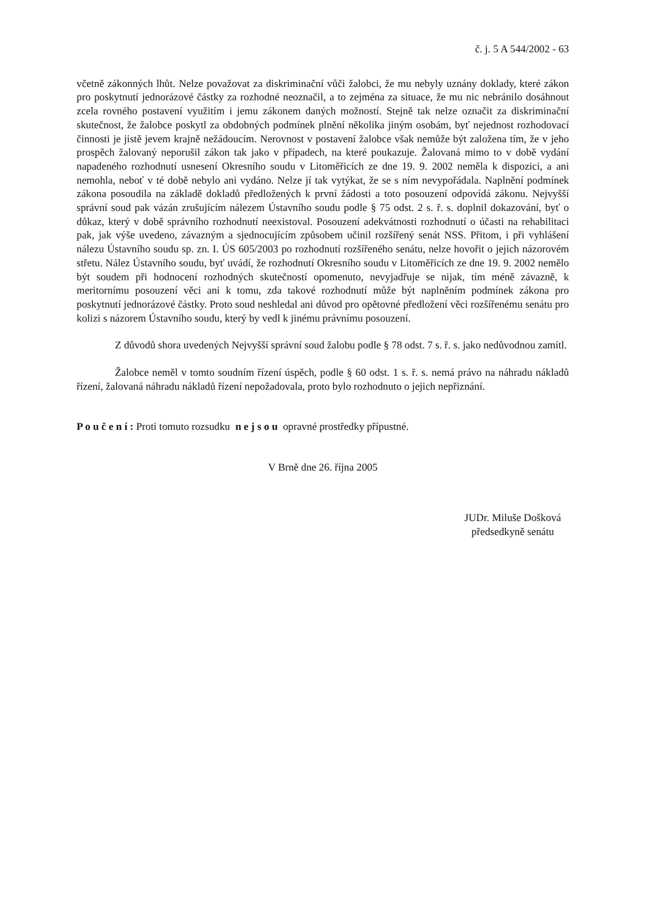č. j. 5 A 544/2002 - 63
včetně zákonných lhůt. Nelze považovat za diskriminační vůči žalobci, že mu nebyly uznány doklady, které zákon pro poskytnutí jednorázové částky za rozhodné neoznačil, a to zejména za situace, že mu nic nebránilo dosáhnout zcela rovného postavení využitím i jemu zákonem daných možností. Stejně tak nelze označit za diskriminační skutečnost, že žalobce poskytl za obdobných podmínek plnění několika jiným osobám, byť nejednost rozhodovací činnosti je jistě jevem krajně nežádoucím. Nerovnost v postavení žalobce však nemůže být založena tím, že v jeho prospěch žalovaný neporušil zákon tak jako v případech, na které poukazuje. Žalovaná mimo to v době vydání napadeného rozhodnutí usnesení Okresního soudu v Litoměřicích ze dne 19. 9. 2002 neměla k dispozici, a ani nemohla, neboť v té době nebylo ani vydáno. Nelze jí tak vytýkat, že se s ním nevypořádala. Naplnění podmínek zákona posoudila na základě dokladů předložených k první žádosti a toto posouzení odpovídá zákonu. Nejvyšší správní soud pak vázán zrušujícím nálezem Ústavního soudu podle § 75 odst. 2 s. ř. s. doplnil dokazování, byť o důkaz, který v době správního rozhodnutí neexistoval. Posouzení adekvátnosti rozhodnutí o účasti na rehabilitaci pak, jak výše uvedeno, závazným a sjednocujícím způsobem učinil rozšířený senát NSS. Přitom, i při vyhlášení nálezu Ústavního soudu sp. zn. I. ÚS 605/2003 po rozhodnutí rozšířeného senátu, nelze hovořit o jejich názorovém střetu. Nález Ústavního soudu, byť uvádí, že rozhodnutí Okresního soudu v Litoměřicích ze dne 19. 9. 2002 nemělo být soudem při hodnocení rozhodných skutečností opomenuto, nevyjadřuje se nijak, tím méně závazně, k meritornímu posouzení věci ani k tomu, zda takové rozhodnutí může být naplněním podmínek zákona pro poskytnutí jednorázové částky. Proto soud neshledal ani důvod pro opětovné předložení věci rozšířenému senátu pro kolizi s názorem Ústavního soudu, který by vedl k jinému právnímu posouzení.
Z důvodů shora uvedených Nejvyšší správní soud žalobu podle § 78 odst. 7 s. ř. s. jako nedůvodnou zamítl.
Žalobce neměl v tomto soudním řízení úspěch, podle § 60 odst. 1 s. ř. s. nemá právo na náhradu nákladů řízení, žalovaná náhradu nákladů řízení nepožadovala, proto bylo rozhodnuto o jejich nepřiznání.
P o u č e n í : Proti tomuto rozsudku n e j s o u opravné prostředky přípustné.
V Brně dne 26. října 2005
JUDr. Miluše Došková
předsedkyně senátu